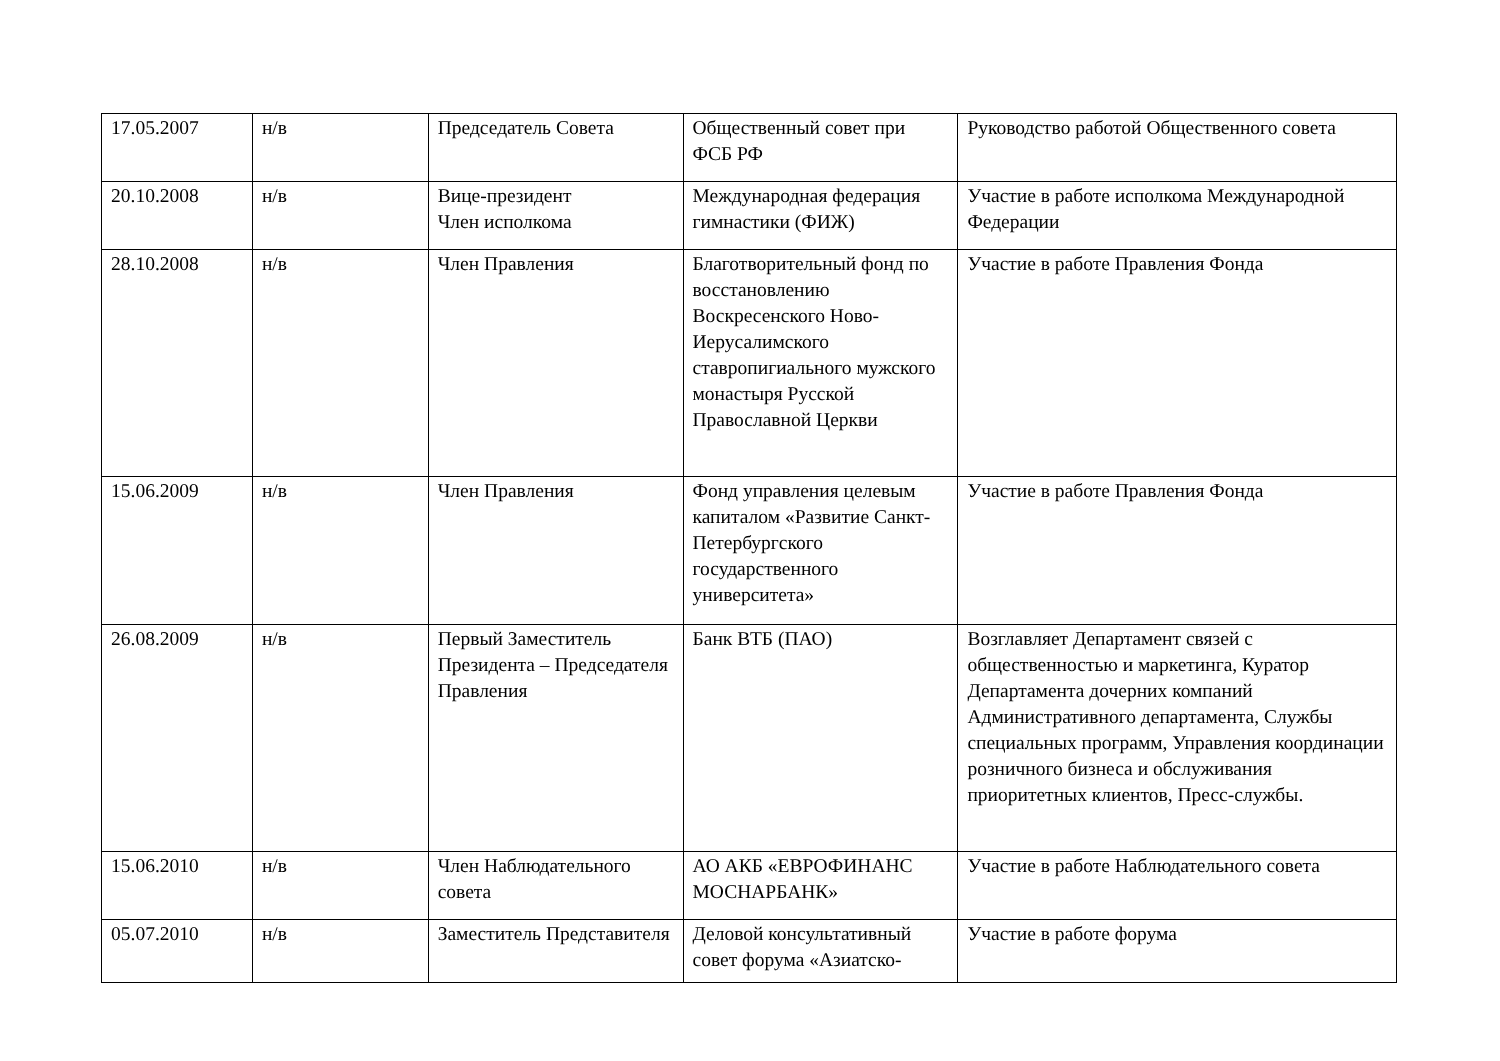| 17.05.2007 | н/в | Председатель Совета | Общественный совет при ФСБ РФ | Руководство работой Общественного совета |
| 20.10.2008 | н/в | Вице-президент Член исполкома | Международная федерация гимнастики (ФИЖ) | Участие в работе исполкома Международной Федерации |
| 28.10.2008 | н/в | Член Правления | Благотворительный фонд по восстановлению Воскресенского Ново-Иерусалимского ставропигиального мужского монастыря Русской Православной Церкви | Участие в работе Правления Фонда |
| 15.06.2009 | н/в | Член Правления | Фонд управления целевым капиталом «Развитие Санкт-Петербургского государственного университета» | Участие в работе Правления Фонда |
| 26.08.2009 | н/в | Первый Заместитель Президента – Председателя Правления | Банк ВТБ (ПАО) | Возглавляет Департамент связей с общественностью и маркетинга, Куратор Департамента дочерних компаний Административного департамента, Службы специальных программ, Управления координации розничного бизнеса и обслуживания приоритетных клиентов, Пресс-службы. |
| 15.06.2010 | н/в | Член Наблюдательного совета | АО АКБ «ЕВРОФИНАНС МОСНАРБАНК» | Участие в работе Наблюдательного совета |
| 05.07.2010 | н/в | Заместитель Представителя | Деловой консультативный совет форума «Азиатско- | Участие в работе форума |